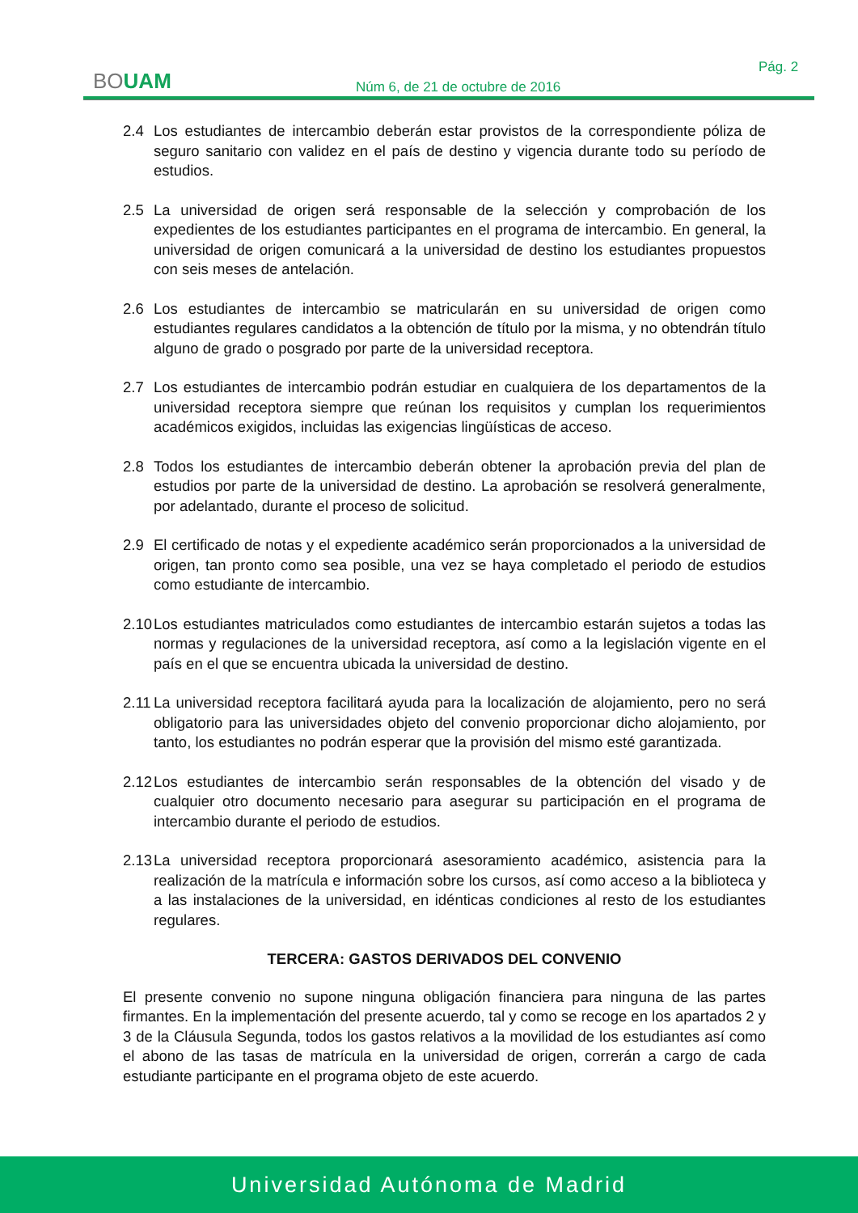BOUAM
Pág. 2
Núm 6, de 21 de octubre de 2016
2.4 Los estudiantes de intercambio deberán estar provistos de la correspondiente póliza de seguro sanitario con validez en el país de destino y vigencia durante todo su período de estudios.
2.5 La universidad de origen será responsable de la selección y comprobación de los expedientes de los estudiantes participantes en el programa de intercambio. En general, la universidad de origen comunicará a la universidad de destino los estudiantes propuestos con seis meses de antelación.
2.6 Los estudiantes de intercambio se matricularán en su universidad de origen como estudiantes regulares candidatos a la obtención de título por la misma, y no obtendrán título alguno de grado o posgrado por parte de la universidad receptora.
2.7 Los estudiantes de intercambio podrán estudiar en cualquiera de los departamentos de la universidad receptora siempre que reúnan los requisitos y cumplan los requerimientos académicos exigidos, incluidas las exigencias lingüísticas de acceso.
2.8 Todos los estudiantes de intercambio deberán obtener la aprobación previa del plan de estudios por parte de la universidad de destino. La aprobación se resolverá generalmente, por adelantado, durante el proceso de solicitud.
2.9 El certificado de notas y el expediente académico serán proporcionados a la universidad de origen, tan pronto como sea posible, una vez se haya completado el periodo de estudios como estudiante de intercambio.
2.10 Los estudiantes matriculados como estudiantes de intercambio estarán sujetos a todas las normas y regulaciones de la universidad receptora, así como a la legislación vigente en el país en el que se encuentra ubicada la universidad de destino.
2.11 La universidad receptora facilitará ayuda para la localización de alojamiento, pero no será obligatorio para las universidades objeto del convenio proporcionar dicho alojamiento, por tanto, los estudiantes no podrán esperar que la provisión del mismo esté garantizada.
2.12 Los estudiantes de intercambio serán responsables de la obtención del visado y de cualquier otro documento necesario para asegurar su participación en el programa de intercambio durante el periodo de estudios.
2.13 La universidad receptora proporcionará asesoramiento académico, asistencia para la realización de la matrícula e información sobre los cursos, así como acceso a la biblioteca y a las instalaciones de la universidad, en idénticas condiciones al resto de los estudiantes regulares.
TERCERA: GASTOS DERIVADOS DEL CONVENIO
El presente convenio no supone ninguna obligación financiera para ninguna de las partes firmantes. En la implementación del presente acuerdo, tal y como se recoge en los apartados 2 y 3 de la Cláusula Segunda, todos los gastos relativos a la movilidad de los estudiantes así como el abono de las tasas de matrícula en la universidad de origen, correrán a cargo de cada estudiante participante en el programa objeto de este acuerdo.
Universidad Autónoma de Madrid